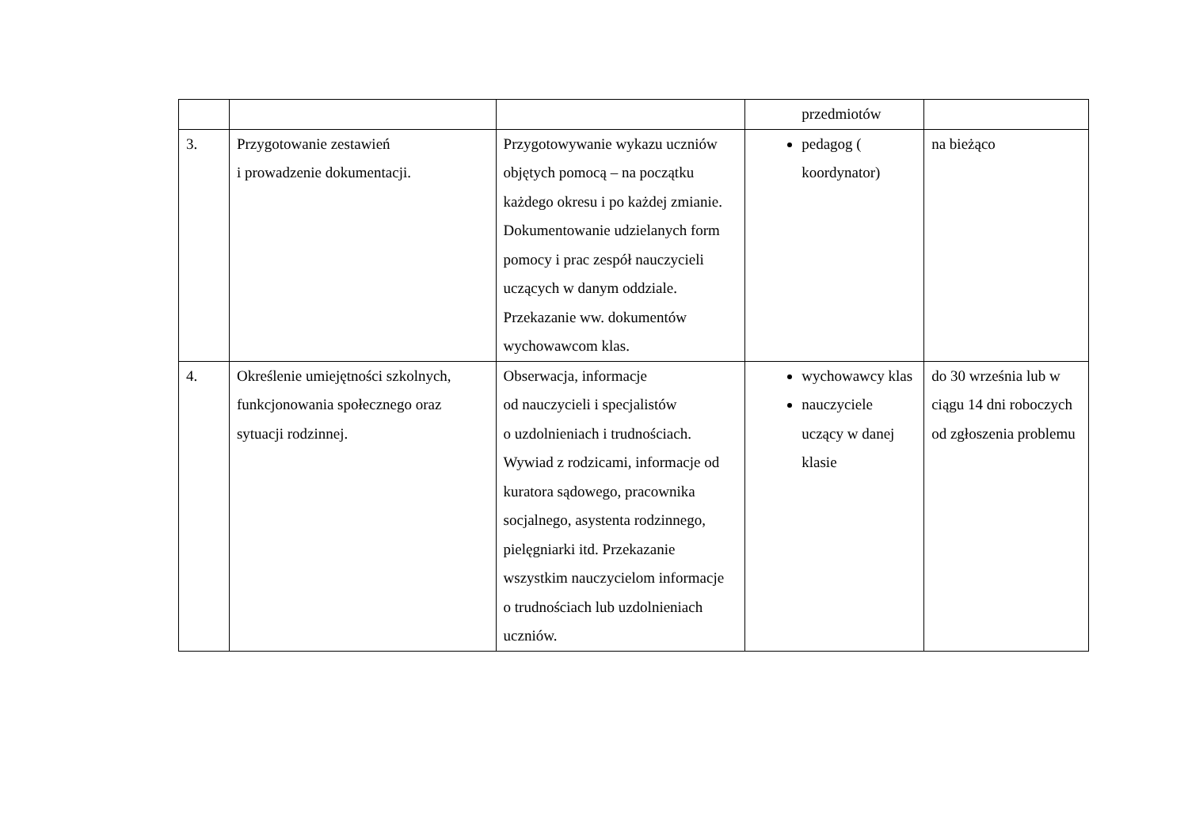| | | | przedmiotów | |
| 3. | Przygotowanie zestawień i prowadzenie dokumentacji. | Przygotowywanie wykazu uczniów objętych pomocą – na początku każdego okresu i po każdej zmianie. Dokumentowanie udzielanych form pomocy i prac zespół nauczycieli uczących w danym oddziale. Przekazanie ww. dokumentów wychowawcom klas. | pedagog ( koordynator) | na bieżąco |
| 4. | Określenie umiejętności szkolnych, funkcjonowania społecznego oraz sytuacji rodzinnej. | Obserwacja, informacje od nauczycieli i specjalistów o uzdolnieniach i trudnościach. Wywiad z rodzicami, informacje od kuratora sądowego, pracownika socjalnego, asystenta rodzinnego, pielęgniarki itd. Przekazanie wszystkim nauczycielom informacje o trudnościach lub uzdolnieniach uczniów. | wychowawcy klas nauczyciele uczący w danej klasie | do 30 września lub w ciągu 14 dni roboczych od zgłoszenia problemu |